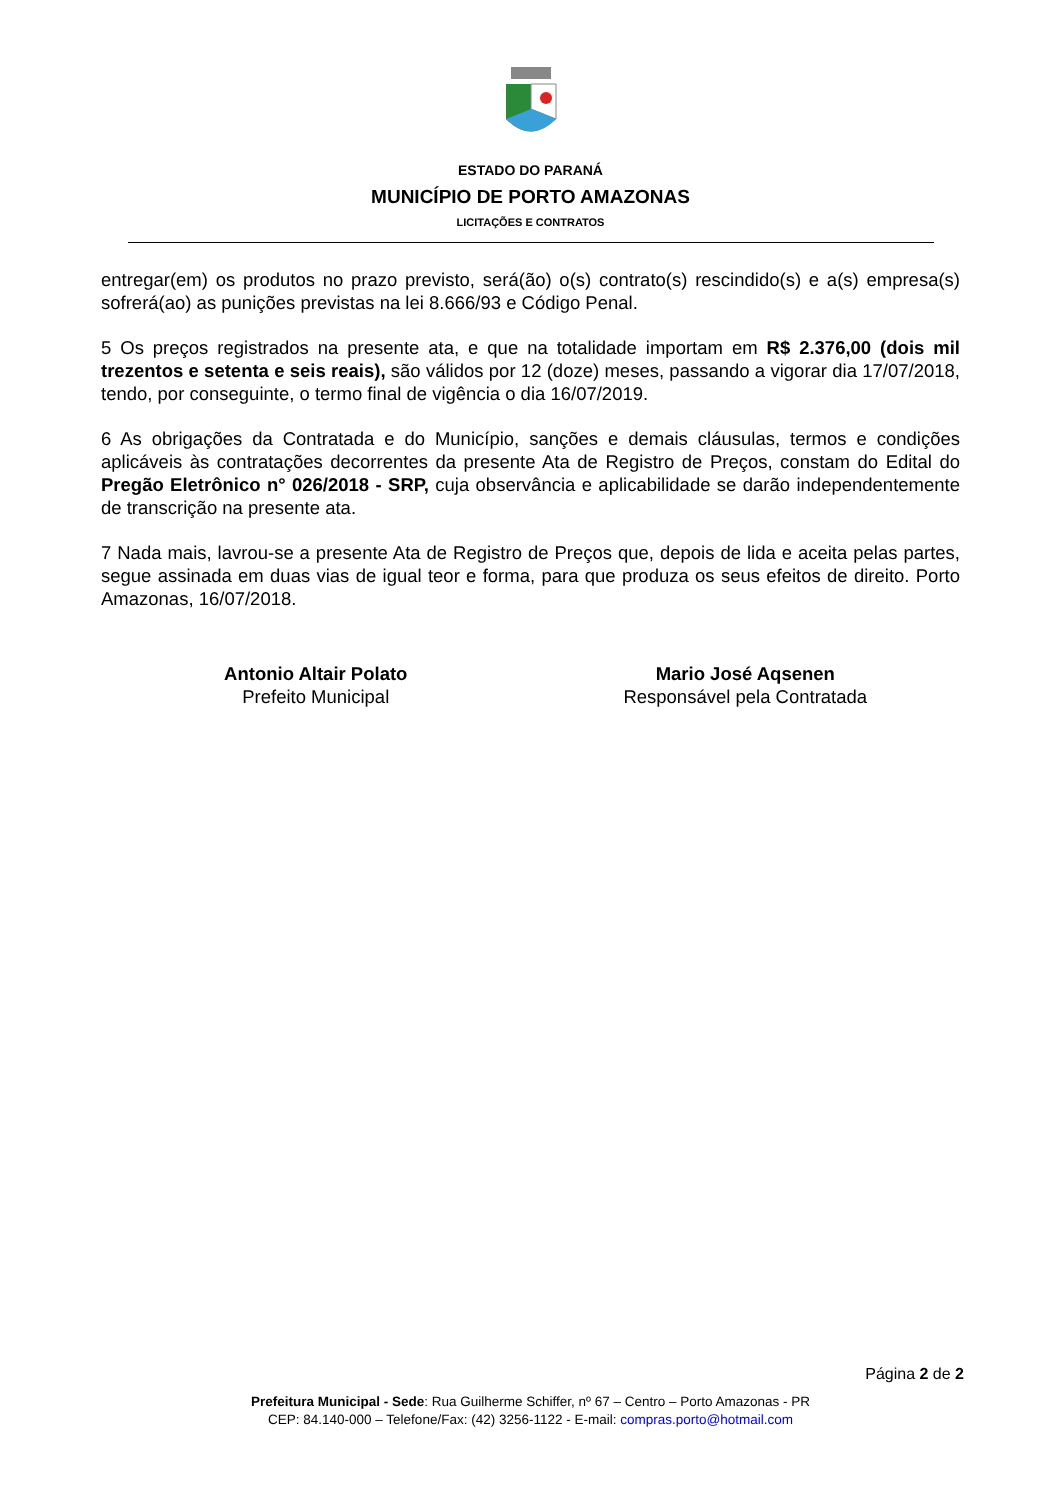ESTADO DO PARANÁ
MUNICÍPIO DE PORTO AMAZONAS
LICITAÇÕES E CONTRATOS
entregar(em) os produtos no prazo previsto, será(ão) o(s) contrato(s) rescindido(s) e a(s) empresa(s) sofrerá(ao) as punições previstas na lei 8.666/93 e Código Penal.
5 Os preços registrados na presente ata, e que na totalidade importam em R$ 2.376,00 (dois mil trezentos e setenta e seis reais), são válidos por 12 (doze) meses, passando a vigorar dia 17/07/2018, tendo, por conseguinte, o termo final de vigência o dia 16/07/2019.
6 As obrigações da Contratada e do Município, sanções e demais cláusulas, termos e condições aplicáveis às contratações decorrentes da presente Ata de Registro de Preços, constam do Edital do Pregão Eletrônico n° 026/2018 - SRP, cuja observância e aplicabilidade se darão independentemente de transcrição na presente ata.
7 Nada mais, lavrou-se a presente Ata de Registro de Preços que, depois de lida e aceita pelas partes, segue assinada em duas vias de igual teor e forma, para que produza os seus efeitos de direito. Porto Amazonas, 16/07/2018.
Antonio Altair Polato
Prefeito Municipal
Mario José Aqsenen
Responsável pela Contratada
Página 2 de 2
Prefeitura Municipal - Sede: Rua Guilherme Schiffer, nº 67 – Centro – Porto Amazonas - PR
CEP: 84.140-000 – Telefone/Fax: (42) 3256-1122 - E-mail: compras.porto@hotmail.com